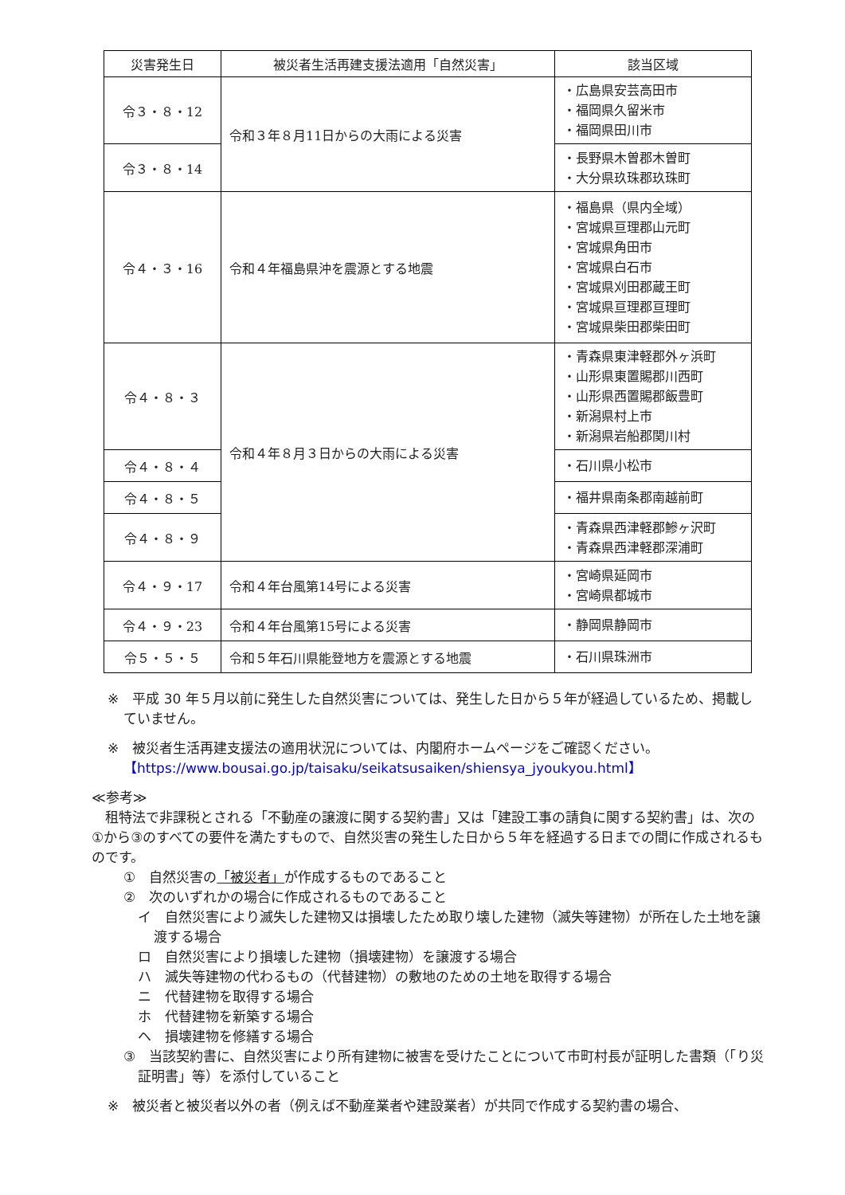| 災害発生日 | 被災者生活再建支援法適用「自然災害」 | 該当区域 |
| --- | --- | --- |
| 令３・８・12 | 令和３年８月11日からの大雨による災害 | ・広島県安芸高田市 ・福岡県久留米市 ・福岡県田川市 |
| 令３・８・14 | | ・長野県木曽郡木曽町 ・大分県玖珠郡玖珠町 |
| 令４・３・16 | 令和４年福島県沖を震源とする地震 | ・福島県（県内全域） ・宮城県亘理郡山元町 ・宮城県角田市 ・宮城県白石市 ・宮城県刈田郡蔵王町 ・宮城県亘理郡亘理町 ・宮城県柴田郡柴田町 |
| 令４・８・３ | 令和４年８月３日からの大雨による災害 | ・青森県東津軽郡外ヶ浜町 ・山形県東置賜郡川西町 ・山形県西置賜郡飯豊町 ・新潟県村上市 ・新潟県岩船郡関川村 |
| 令４・８・４ | | ・石川県小松市 |
| 令４・８・５ | | ・福井県南条郡南越前町 |
| 令４・８・９ | | ・青森県西津軽郡鰺ヶ沢町 ・青森県西津軽郡深浦町 |
| 令４・９・17 | 令和４年台風第14号による災害 | ・宮崎県延岡市 ・宮崎県都城市 |
| 令４・９・23 | 令和４年台風第15号による災害 | ・静岡県静岡市 |
| 令５・５・５ | 令和５年石川県能登地方を震源とする地震 | ・石川県珠洲市 |
※　平成 30 年５月以前に発生した自然災害については、発生した日から５年が経過しているため、掲載していません。
※　被災者生活再建支援法の適用状況については、内閣府ホームページをご確認ください。
【https://www.bousai.go.jp/taisaku/seikatsusaiken/shiensya_jyoukyou.html】
≪参考≫
　租特法で非課税とされる「不動産の譲渡に関する契約書」又は「建設工事の請負に関する契約書」は、次の①から③のすべての要件を満たすもので、自然災害の発生した日から５年を経過する日までの間に作成されるものです。
①　自然災害の「被災者」が作成するものであること
②　次のいずれかの場合に作成されるものであること
イ　自然災害により滅失した建物又は損壊したため取り壊した建物（滅失等建物）が所在した土地を譲渡する場合
ロ　自然災害により損壊した建物（損壊建物）を譲渡する場合
ハ　滅失等建物の代わるもの（代替建物）の敷地のための土地を取得する場合
ニ　代替建物を取得する場合
ホ　代替建物を新築する場合
ヘ　損壊建物を修繕する場合
③　当該契約書に、自然災害により所有建物に被害を受けたことについて市町村長が証明した書類（「り災証明書」等）を添付していること
※　被災者と被災者以外の者（例えば不動産業者や建設業者）が共同で作成する契約書の場合、